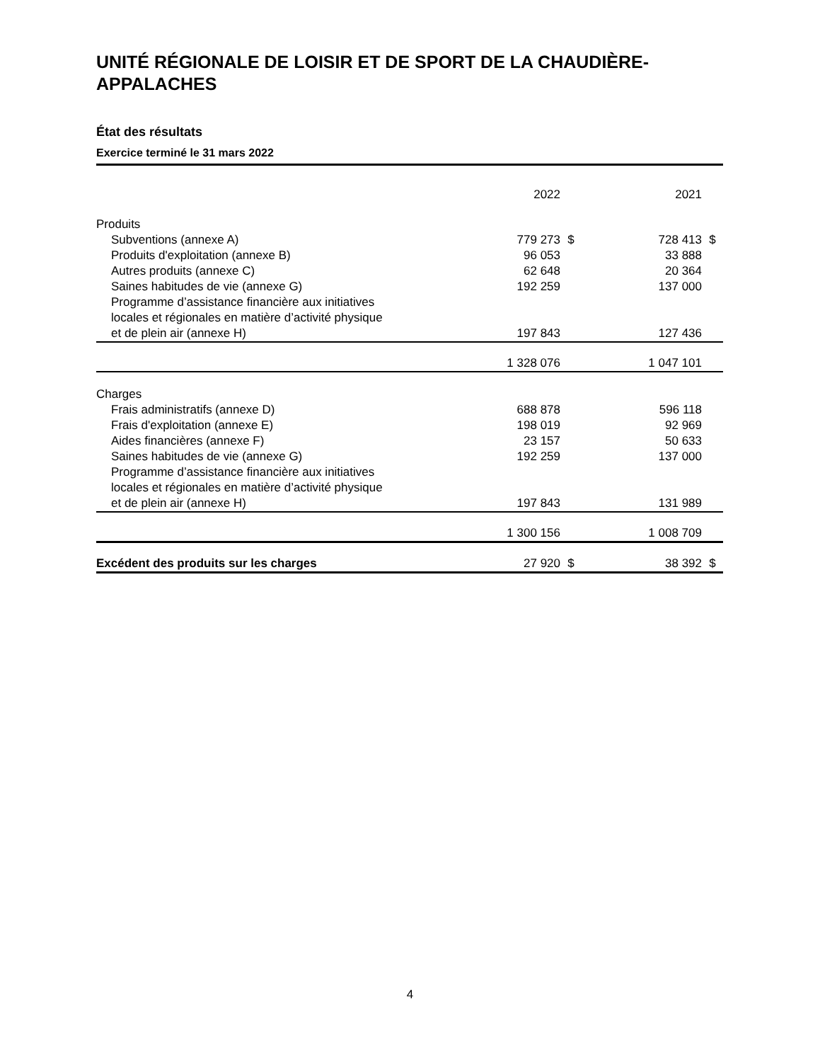UNITÉ RÉGIONALE DE LOISIR ET DE SPORT DE LA CHAUDIÈRE-APPALACHES
État des résultats
Exercice terminé le 31 mars 2022
| | 2022 | | 2021 | |
| --- | --- | --- | --- | --- |
| Produits | | | | |
| Subventions (annexe A) | 779 273 | $ | 728 413 | $ |
| Produits d'exploitation (annexe B) | 96 053 | | 33 888 | |
| Autres produits (annexe C) | 62 648 | | 20 364 | |
| Saines habitudes de vie (annexe G) | 192 259 | | 137 000 | |
| Programme d’assistance financière aux initiatives locales et régionales en matière d’activité physique et de plein air (annexe H) | 197 843 | | 127 436 | |
| | 1 328 076 | | 1 047 101 | |
| Charges | | | | |
| Frais administratifs (annexe D) | 688 878 | | 596 118 | |
| Frais d'exploitation (annexe E) | 198 019 | | 92 969 | |
| Aides financières (annexe F) | 23 157 | | 50 633 | |
| Saines habitudes de vie (annexe G) | 192 259 | | 137 000 | |
| Programme d’assistance financière aux initiatives locales et régionales en matière d’activité physique et de plein air (annexe H) | 197 843 | | 131 989 | |
| | 1 300 156 | | 1 008 709 | |
| Excédent des produits sur les charges | 27 920 | $ | 38 392 | $ |
4